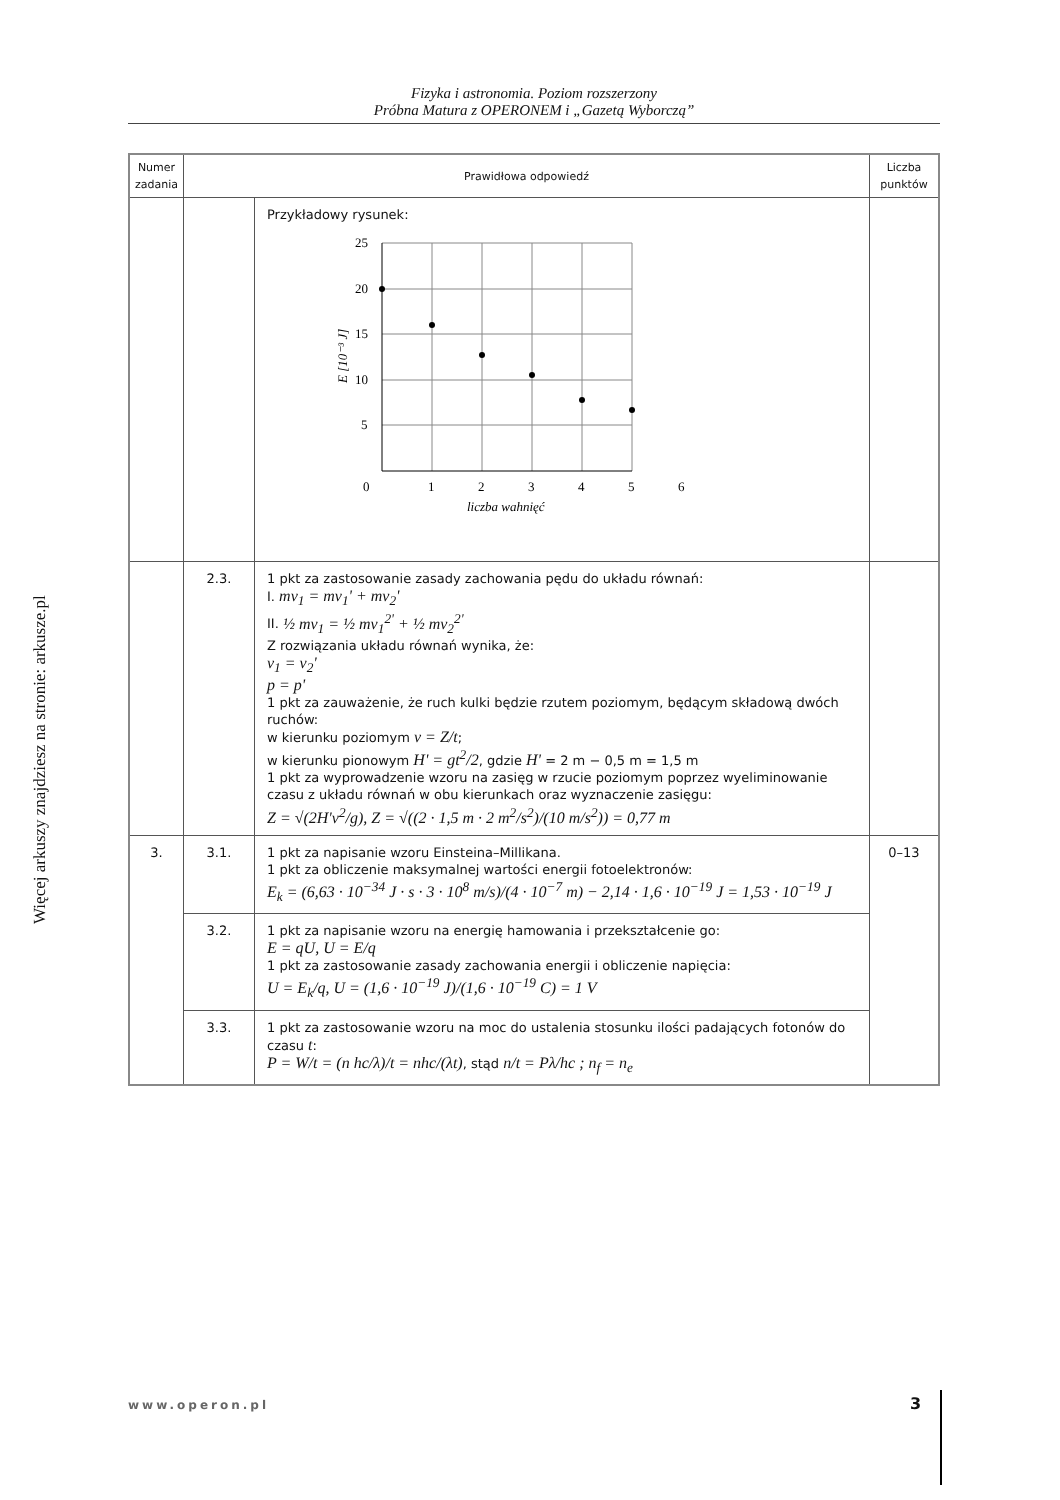Fizyka i astronomia. Poziom rozszerzony
Próbna Matura z OPERONEM i „Gazetą Wyborczą”
Więcej arkuszy znajdziesz na stronie: arkusze.pl
| Numer zadania | Prawidłowa odpowiedź | | Liczba punktów |
| --- | --- | --- | --- |
| | | Przykładowy rysunek: 25 20 15 10 5 0 1 2 3 4 5 6 liczba wahnięć E [10⁻³ J] | |
| | 2.3. | 1 pkt za zastosowanie zasady zachowania pędu do układu równań: I. mv<sub>1</sub> = mv<sub>1</sub>' + mv<sub>2</sub>' II. ½ mv<sub>1</sub> = ½ mv<sub>1</sub><sup>2'</sup> + ½ mv<sub>2</sub><sup>2'</sup> Z rozwiązania układu równań wynika, że: v<sub>1</sub> = v<sub>2</sub>' p = p' 1 pkt za zauważenie, że ruch kulki będzie rzutem poziomym, będącym składową dwóch ruchów: w kierunku poziomym v = Z/t ; w kierunku pionowym H' = gt<sup>2</sup>/2 , gdzie H' = 2 m − 0,5 m = 1,5 m 1 pkt za wyprowadzenie wzoru na zasięg w rzucie poziomym poprzez wyeliminowanie czasu z układu równań w obu kierunkach oraz wyznaczenie zasięgu: Z = √(2H'v<sup>2</sup>/g), Z = √((2 · 1,5 m · 2 m<sup>2</sup>/s<sup>2</sup>)/(10 m/s<sup>2</sup>)) = 0,77 m | |
| 3. | 3.1. | 1 pkt za napisanie wzoru Einsteina–Millikana. 1 pkt za obliczenie maksymalnej wartości energii fotoelektronów: E<sub>k</sub> = (6,63 · 10<sup>−34</sup> J · s · 3 · 10<sup>8</sup> m/s)/(4 · 10<sup>−7</sup> m) − 2,14 · 1,6 · 10<sup>−19</sup> J = 1,53 · 10<sup>−19</sup> J | 0–13 |
| | 3.2. | 1 pkt za napisanie wzoru na energię hamowania i przekształcenie go: E = qU, U = E/q 1 pkt za zastosowanie zasady zachowania energii i obliczenie napięcia: U = E<sub>k</sub>/q, U = (1,6 · 10<sup>−19</sup> J)/(1,6 · 10<sup>−19</sup> C) = 1 V | |
| | 3.3. | 1 pkt za zastosowanie wzoru na moc do ustalenia stosunku ilości padających fotonów do czasu t : P = W/t = (n hc/λ)/t = nhc/(λt) , stąd n/t = Pλ/hc ; n<sub>f</sub> = n<sub>e</sub> | |
www.operon.pl 3